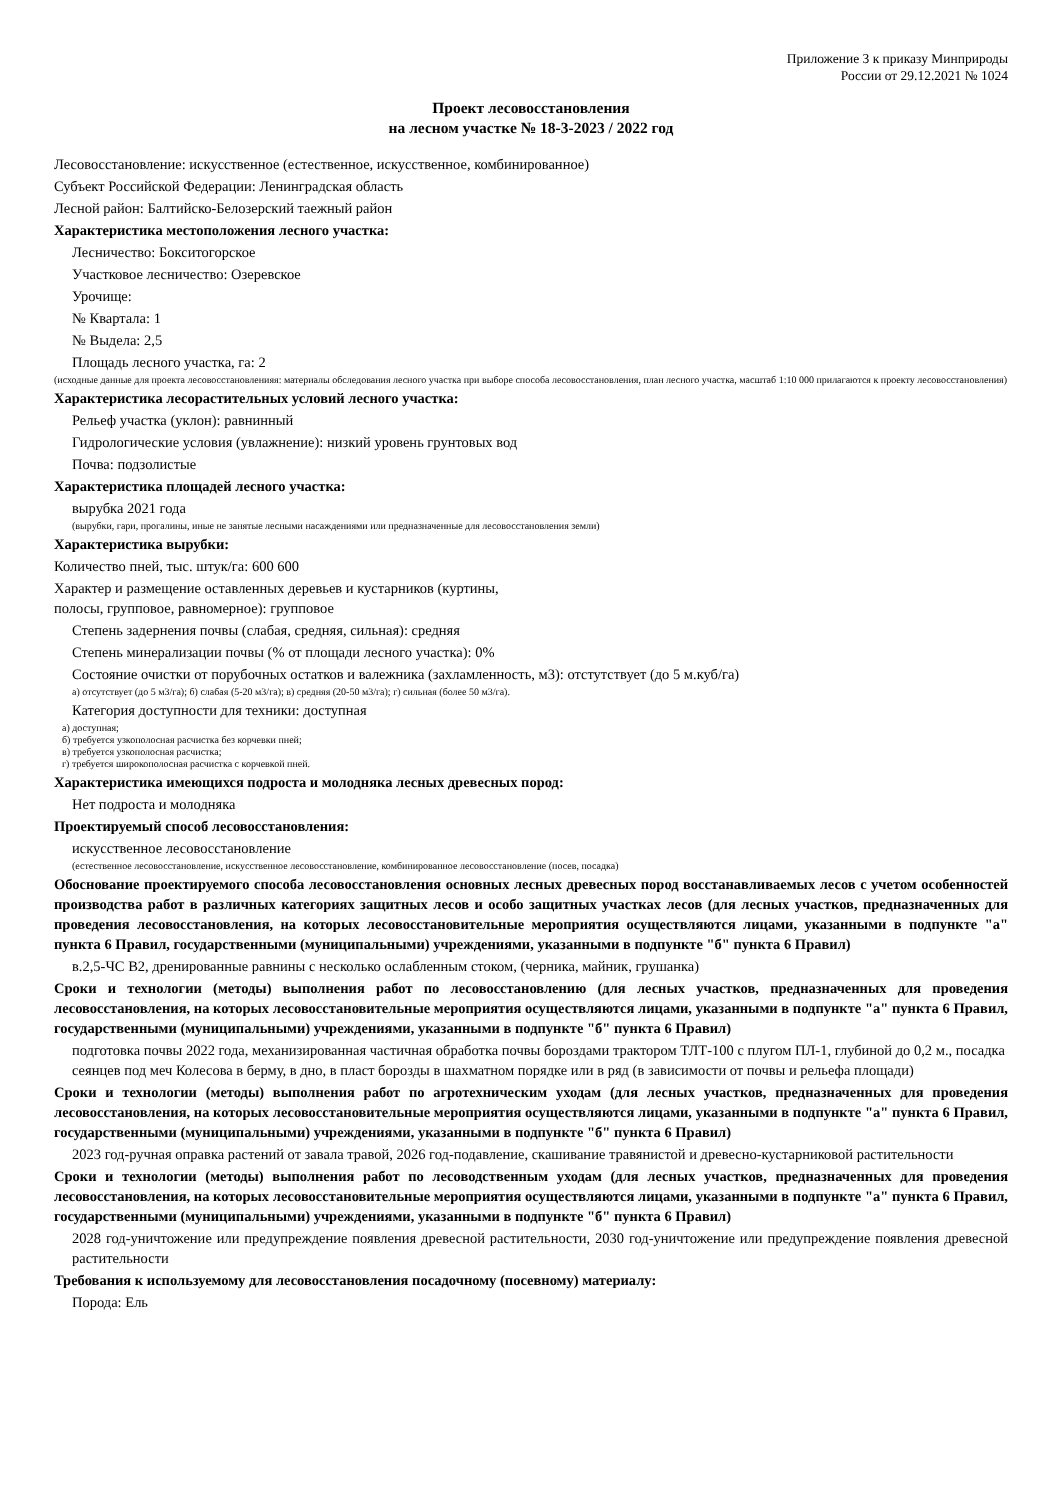Приложение 3 к приказу Минприроды
России от 29.12.2021 № 1024
Проект лесовосстановления
на лесном участке № 18-3-2023 / 2022 год
Лесовосстановление: искусственное (естественное, искусственное, комбинированное)
Субъект Российской Федерации: Ленинградская область
Лесной район: Балтийско-Белозерский таежный район
Характеристика местоположения лесного участка:
Лесничество: Бокситогорское
Участковое лесничество: Озеревское
Урочище:
№ Квартала: 1
№ Выдела: 2,5
Площадь лесного участка, га: 2
(исходные данные для проекта лесовосстановленияя: материалы обследования лесного участка при выборе способа лесовосстановления, план лесного участка, масштаб 1:10 000 прилагаются к проекту лесовосстановления)
Характеристика лесорастительных условий лесного участка:
Рельеф участка (уклон): равнинный
Гидрологические условия (увлажнение): низкий уровень грунтовых вод
Почва: подзолистые
Характеристика площадей лесного участка:
вырубка 2021 года
(вырубки, гари, прогалины, иные не занятые лесными насаждениями или предназначенные для лесовосстановления земли)
Характеристика вырубки:
Количество пней, тыс. штук/га: 600 600
Характер и размещение оставленных деревьев и кустарников (куртины,
полосы, групповое, равномерное): групповое
Степень задернения почвы (слабая, средняя, сильная): средняя
Степень минерализации почвы (% от площади лесного участка): 0%
Состояние очистки от порубочных остатков и валежника (захламленность, м3): отстутствует (до 5 м.куб/га)
а) отсутствует (до 5 м3/га); б) слабая (5-20 м3/га); в) средняя (20-50 м3/га); г) сильная (более 50 м3/га).
Категория доступности для техники: доступная
а) доступная;
б) требуется узкополосная расчистка без корчевки пней;
в) требуется узкополосная расчистка;
г) требуется широкополосная расчистка с корчевкой пней.
Характеристика имеющихся подроста и молодняка лесных древесных пород:
Нет подроста и молодняка
Проектируемый способ лесовосстановления:
искусственное лесовосстановление
(естественное лесовосстановление, искусственное лесовосстановление, комбинированное лесовосстановление (посев, посадка)
Обоснование проектируемого способа лесовосстановления основных лесных древесных пород восстанавливаемых лесов с учетом особенностей производства работ в различных категориях защитных лесов и особо защитных участках лесов (для лесных участков, предназначенных для проведения лесовосстановления, на которых лесовосстановительные мероприятия осуществляются лицами, указанными в подпункте "а" пункта 6 Правил, государственными (муниципальными) учреждениями, указанными в подпункте "б" пункта 6 Правил)
в.2,5-ЧС В2, дренированные равнины с несколько ослабленным стоком, (черника, майник, грушанка)
Сроки и технологии (методы) выполнения работ по лесовосстановлению (для лесных участков, предназначенных для проведения лесовосстановления, на которых лесовосстановительные мероприятия осуществляются лицами, указанными в подпункте "а" пункта 6 Правил, государственными (муниципальными) учреждениями, указанными в подпункте "б" пункта 6 Правил)
подготовка почвы 2022 года, механизированная частичная обработка почвы бороздами трактором ТЛТ-100 с плугом ПЛ-1, глубиной до 0,2 м., посадка сеянцев под меч Колесова в берму, в дно, в пласт борозды в шахматном порядке или в ряд (в зависимости от почвы и рельефа площади)
Сроки и технологии (методы) выполнения работ по агротехническим уходам (для лесных участков, предназначенных для проведения лесовосстановления, на которых лесовосстановительные мероприятия осуществляются лицами, указанными в подпункте "а" пункта 6 Правил, государственными (муниципальными) учреждениями, указанными в подпункте "б" пункта 6 Правил)
2023 год-ручная оправка растений от завала травой, 2026 год-подавление, скашивание травянистой и древесно-кустарниковой растительности
Сроки и технологии (методы) выполнения работ по лесоводственным уходам (для лесных участков, предназначенных для проведения лесовосстановления, на которых лесовосстановительные мероприятия осуществляются лицами, указанными в подпункте "а" пункта 6 Правил, государственными (муниципальными) учреждениями, указанными в подпункте "б" пункта 6 Правил)
2028 год-уничтожение или предупреждение появления древесной растительности, 2030 год-уничтожение или предупреждение появления древесной растительности
Требования к используемому для лесовосстановления посадочному (посевному) материалу:
Порода: Ель